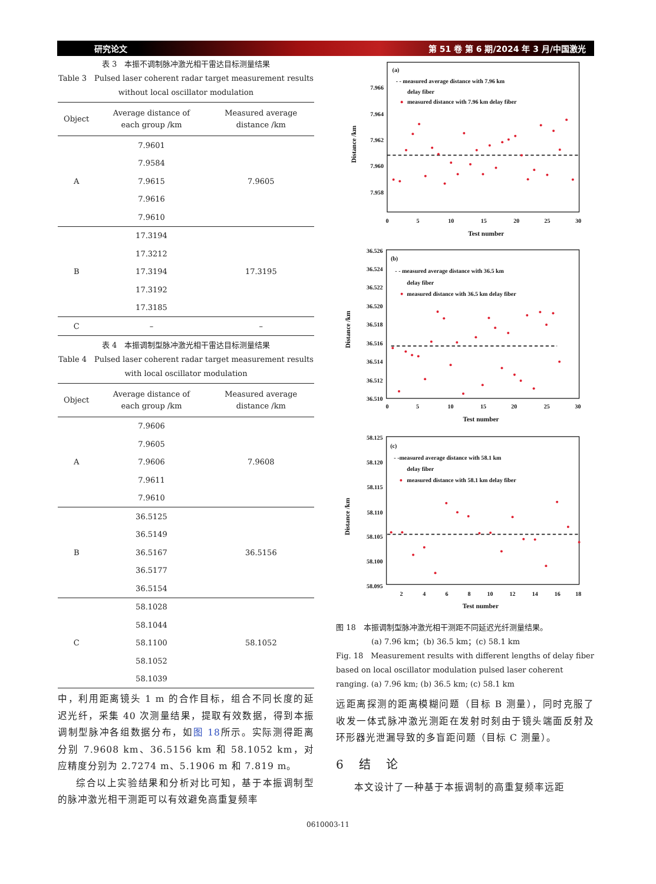研究论文 第 51 卷 第 6 期/2024 年 3 月/中国激光
表 3　本振不调制脉冲激光相干雷达目标测量结果
Table 3　Pulsed laser coherent radar target measurement results without local oscillator modulation
| Object | Average distance of each group /km | Measured average distance /km |
| --- | --- | --- |
| A | 7.9601 | 7.9605 |
| | 7.9584 | |
| | 7.9615 | |
| | 7.9616 | |
| | 7.9610 | |
| B | 17.3194 | 17.3195 |
| | 17.3212 | |
| | 17.3194 | |
| | 17.3192 | |
| | 17.3185 | |
| C | – | – |
表 4　本振调制型脉冲激光相干雷达目标测量结果
Table 4　Pulsed laser coherent radar target measurement results with local oscillator modulation
| Object | Average distance of each group /km | Measured average distance /km |
| --- | --- | --- |
| A | 7.9606 | 7.9608 |
| | 7.9605 | |
| | 7.9606 | |
| | 7.9611 | |
| | 7.9610 | |
| B | 36.5125 | 36.5156 |
| | 36.5149 | |
| | 36.5167 | |
| | 36.5177 | |
| | 36.5154 | |
| C | 58.1028 | 58.1052 |
| | 58.1044 | |
| | 58.1100 | |
| | 58.1052 | |
| | 58.1039 | |
中，利用距离镜头 1 m 的合作目标，组合不同长度的延迟光纤，采集 40 次测量结果，提取有效数据，得到本振调制型脉冲各组数据分布，如图 18所示。实际测得距离分别 7.9608 km、36.5156 km 和 58.1052 km，对应精度分别为 2.7274 m、5.1906 m 和 7.819 m。
综合以上实验结果和分析对比可知，基于本振调制型的脉冲激光相干测距可以有效避免高重复频率
(a)
- - measured average distance with 7.96 km
delay fiber
measured distance with 7.96 km delay fiber
7.966
7.964
7.962
7.960
7.958
0
5
10
15
20
25
30
Test number
Distance /km
(b)
- - measured average distance with 36.5 km
delay fiber
measured distance with 36.5 km delay fiber
36.526
36.524
36.522
36.520
36.518
36.516
36.514
36.512
36.510
0
5
10
15
20
25
30
Test number
Distance /km
(c)
- -measured average distance with 58.1 km
delay fiber
measured distance with 58.1 km delay fiber
58.125
58.120
58.115
58.110
58.105
58.100
58.095
2
4
6
8
10
12
14
16
18
Test number
Distance /km
图 18　本振调制型脉冲激光相干测距不同延迟光纤测量结果。
(a) 7.96 km；(b) 36.5 km；(c) 58.1 km
Fig. 18　Measurement results with different lengths of delay fiber based on local oscillator modulation pulsed laser coherent ranging. (a) 7.96 km; (b) 36.5 km; (c) 58.1 km
远距离探测的距离模糊问题（目标 B 测量），同时克服了收发一体式脉冲激光测距在发射时刻由于镜头端面反射及环形器光泄漏导致的多盲距问题（目标 C 测量）。
6 结 论
本文设计了一种基于本振调制的高重复频率远距
0610003-11